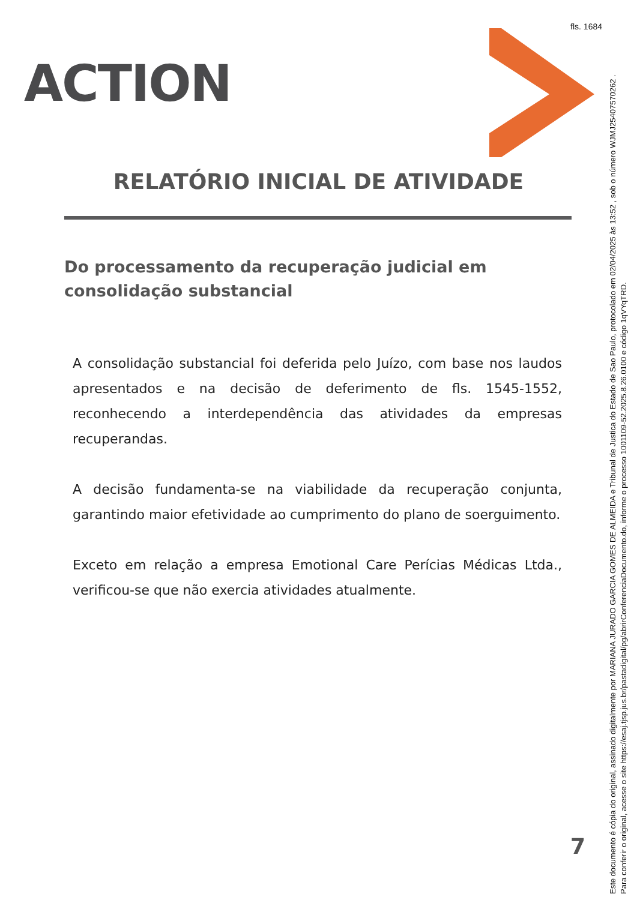fls. 1684
ACTION
RELATÓRIO INICIAL DE ATIVIDADE
Do processamento da recuperação judicial em consolidação substancial
A consolidação substancial foi deferida pelo Juízo, com base nos laudos apresentados e na decisão de deferimento de fls. 1545-1552, reconhecendo a interdependência das atividades da empresas recuperandas.
A decisão fundamenta-se na viabilidade da recuperação conjunta, garantindo maior efetividade ao cumprimento do plano de soerguimento.
Exceto em relação a empresa Emotional Care Perícias Médicas Ltda., verificou-se que não exercia atividades atualmente.
7
Este documento é cópia do original, assinado digitalmente por MARIANA JURADO GARCIA GOMES DE ALMEIDA e Tribunal de Justica do Estado de Sao Paulo, protocolado em 02/04/2025 às 13:52 , sob o número WJMJ25407570262 .
Para conferir o original, acesse o site https://esaj.tjsp.jus.br/pastadigital/pg/abrirConferenciaDocumento.do, informe o processo 1001109-52.2025.8.26.0100 e código 1qVYqTRD.